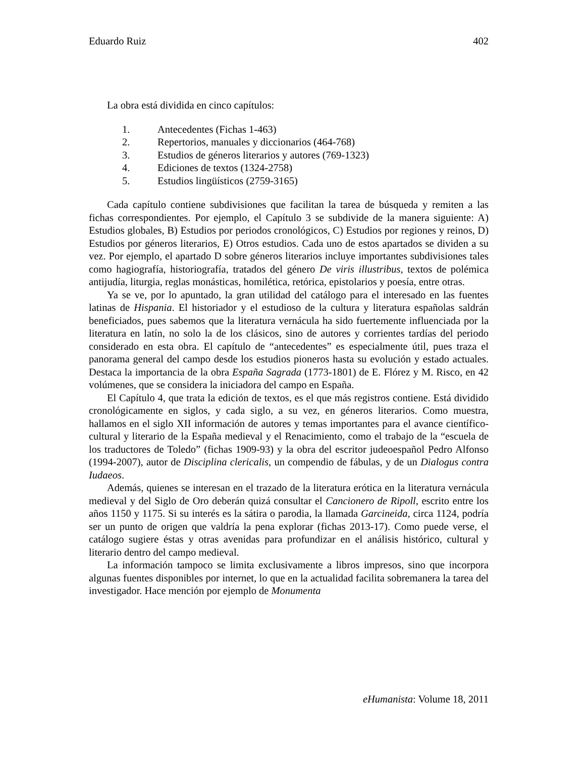Eduardo Ruiz 402
La obra está dividida en cinco capítulos:
1. Antecedentes (Fichas 1-463)
2. Repertorios, manuales y diccionarios (464-768)
3. Estudios de géneros literarios y autores (769-1323)
4. Ediciones de textos (1324-2758)
5. Estudios lingüísticos (2759-3165)
Cada capítulo contiene subdivisiones que facilitan la tarea de búsqueda y remiten a las fichas correspondientes. Por ejemplo, el Capítulo 3 se subdivide de la manera siguiente: A) Estudios globales, B) Estudios por periodos cronológicos, C) Estudios por regiones y reinos, D) Estudios por géneros literarios, E) Otros estudios. Cada uno de estos apartados se dividen a su vez. Por ejemplo, el apartado D sobre géneros literarios incluye importantes subdivisiones tales como hagiografía, historiografía, tratados del género De viris illustribus, textos de polémica antijudía, liturgia, reglas monásticas, homilética, retórica, epistolarios y poesía, entre otras.
Ya se ve, por lo apuntado, la gran utilidad del catálogo para el interesado en las fuentes latinas de Hispania. El historiador y el estudioso de la cultura y literatura españolas saldrán beneficiados, pues sabemos que la literatura vernácula ha sido fuertemente influenciada por la literatura en latín, no solo la de los clásicos, sino de autores y corrientes tardías del periodo considerado en esta obra. El capítulo de “antecedentes” es especialmente útil, pues traza el panorama general del campo desde los estudios pioneros hasta su evolución y estado actuales. Destaca la importancia de la obra España Sagrada (1773-1801) de E. Flórez y M. Risco, en 42 volúmenes, que se considera la iniciadora del campo en España.
El Capítulo 4, que trata la edición de textos, es el que más registros contiene. Está dividido cronológicamente en siglos, y cada siglo, a su vez, en géneros literarios. Como muestra, hallamos en el siglo XII información de autores y temas importantes para el avance científico-cultural y literario de la España medieval y el Renacimiento, como el trabajo de la “escuela de los traductores de Toledo” (fichas 1909-93) y la obra del escritor judeoespañol Pedro Alfonso (1994-2007), autor de Disciplina clericalis, un compendio de fábulas, y de un Dialogus contra Iudaeos.
Además, quienes se interesan en el trazado de la literatura erótica en la literatura vernácula medieval y del Siglo de Oro deberán quizá consultar el Cancionero de Ripoll, escrito entre los años 1150 y 1175. Si su interés es la sátira o parodia, la llamada Garcineida, circa 1124, podría ser un punto de origen que valdría la pena explorar (fichas 2013-17). Como puede verse, el catálogo sugiere éstas y otras avenidas para profundizar en el análisis histórico, cultural y literario dentro del campo medieval.
La información tampoco se limita exclusivamente a libros impresos, sino que incorpora algunas fuentes disponibles por internet, lo que en la actualidad facilita sobremanera la tarea del investigador. Hace mención por ejemplo de Monumenta
eHumanista: Volume 18, 2011